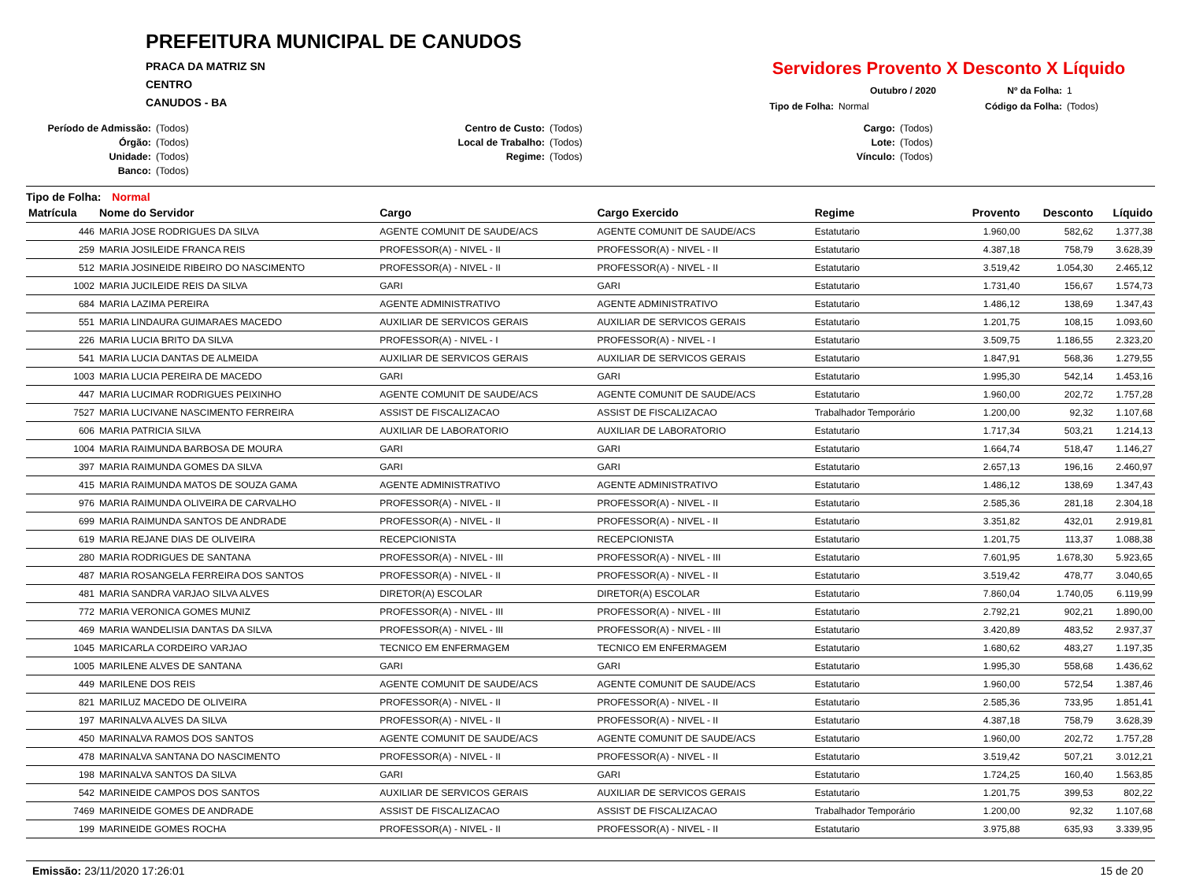PREFEITURA MUNICIPAL DE CANUDOS
PRACA DA MATRIZ SN
CENTRO
CANUDOS - BA
Servidores Provento X Desconto X Líquido
Outubro / 2020
Nº da Folha:
1
Tipo de Folha:
Normal
Código da Folha:
(Todos)
Período de Admissão:
(Todos)
Centro de Custo:
(Todos)
Cargo:
(Todos)
Órgão:
(Todos)
Local de Trabalho:
(Todos)
Lote:
(Todos)
Unidade:
(Todos)
Regime:
(Todos)
Vínculo:
(Todos)
Banco:
(Todos)
Tipo de Folha: Normal
| Matrícula | Nome do Servidor | Cargo | Cargo Exercido | Regime | Provento | Desconto | Líquido |
| --- | --- | --- | --- | --- | --- | --- | --- |
| 446 | MARIA JOSE RODRIGUES DA SILVA | AGENTE COMUNIT DE SAUDE/ACS | AGENTE COMUNIT DE SAUDE/ACS | Estatutario | 1.960,00 | 582,62 | 1.377,38 |
| 259 | MARIA JOSILEIDE FRANCA REIS | PROFESSOR(A) - NIVEL - II | PROFESSOR(A) - NIVEL - II | Estatutario | 4.387,18 | 758,79 | 3.628,39 |
| 512 | MARIA JOSINEIDE RIBEIRO DO NASCIMENTO | PROFESSOR(A) - NIVEL - II | PROFESSOR(A) - NIVEL - II | Estatutario | 3.519,42 | 1.054,30 | 2.465,12 |
| 1002 | MARIA JUCILEIDE REIS DA SILVA | GARI | GARI | Estatutario | 1.731,40 | 156,67 | 1.574,73 |
| 684 | MARIA LAZIMA PEREIRA | AGENTE ADMINISTRATIVO | AGENTE ADMINISTRATIVO | Estatutario | 1.486,12 | 138,69 | 1.347,43 |
| 551 | MARIA LINDAURA GUIMARAES MACEDO | AUXILIAR DE SERVICOS GERAIS | AUXILIAR DE SERVICOS GERAIS | Estatutario | 1.201,75 | 108,15 | 1.093,60 |
| 226 | MARIA LUCIA BRITO DA SILVA | PROFESSOR(A) - NIVEL - I | PROFESSOR(A) - NIVEL - I | Estatutario | 3.509,75 | 1.186,55 | 2.323,20 |
| 541 | MARIA LUCIA DANTAS DE ALMEIDA | AUXILIAR DE SERVICOS GERAIS | AUXILIAR DE SERVICOS GERAIS | Estatutario | 1.847,91 | 568,36 | 1.279,55 |
| 1003 | MARIA LUCIA PEREIRA DE MACEDO | GARI | GARI | Estatutario | 1.995,30 | 542,14 | 1.453,16 |
| 447 | MARIA LUCIMAR RODRIGUES PEIXINHO | AGENTE COMUNIT DE SAUDE/ACS | AGENTE COMUNIT DE SAUDE/ACS | Estatutario | 1.960,00 | 202,72 | 1.757,28 |
| 7527 | MARIA LUCIVANE NASCIMENTO FERREIRA | ASSIST DE FISCALIZACAO | ASSIST DE FISCALIZACAO | Trabalhador Temporário | 1.200,00 | 92,32 | 1.107,68 |
| 606 | MARIA PATRICIA SILVA | AUXILIAR DE LABORATORIO | AUXILIAR DE LABORATORIO | Estatutario | 1.717,34 | 503,21 | 1.214,13 |
| 1004 | MARIA RAIMUNDA BARBOSA DE MOURA | GARI | GARI | Estatutario | 1.664,74 | 518,47 | 1.146,27 |
| 397 | MARIA RAIMUNDA GOMES DA SILVA | GARI | GARI | Estatutario | 2.657,13 | 196,16 | 2.460,97 |
| 415 | MARIA RAIMUNDA MATOS DE SOUZA GAMA | AGENTE ADMINISTRATIVO | AGENTE ADMINISTRATIVO | Estatutario | 1.486,12 | 138,69 | 1.347,43 |
| 976 | MARIA RAIMUNDA OLIVEIRA DE CARVALHO | PROFESSOR(A) - NIVEL - II | PROFESSOR(A) - NIVEL - II | Estatutario | 2.585,36 | 281,18 | 2.304,18 |
| 699 | MARIA RAIMUNDA SANTOS DE ANDRADE | PROFESSOR(A) - NIVEL - II | PROFESSOR(A) - NIVEL - II | Estatutario | 3.351,82 | 432,01 | 2.919,81 |
| 619 | MARIA REJANE DIAS DE OLIVEIRA | RECEPCIONISTA | RECEPCIONISTA | Estatutario | 1.201,75 | 113,37 | 1.088,38 |
| 280 | MARIA RODRIGUES DE SANTANA | PROFESSOR(A) - NIVEL - III | PROFESSOR(A) - NIVEL - III | Estatutario | 7.601,95 | 1.678,30 | 5.923,65 |
| 487 | MARIA ROSANGELA FERREIRA DOS SANTOS | PROFESSOR(A) - NIVEL - II | PROFESSOR(A) - NIVEL - II | Estatutario | 3.519,42 | 478,77 | 3.040,65 |
| 481 | MARIA SANDRA VARJAO SILVA ALVES | DIRETOR(A) ESCOLAR | DIRETOR(A) ESCOLAR | Estatutario | 7.860,04 | 1.740,05 | 6.119,99 |
| 772 | MARIA VERONICA GOMES MUNIZ | PROFESSOR(A) - NIVEL - III | PROFESSOR(A) - NIVEL - III | Estatutario | 2.792,21 | 902,21 | 1.890,00 |
| 469 | MARIA WANDELISIA DANTAS DA SILVA | PROFESSOR(A) - NIVEL - III | PROFESSOR(A) - NIVEL - III | Estatutario | 3.420,89 | 483,52 | 2.937,37 |
| 1045 | MARICARLA CORDEIRO VARJAO | TECNICO EM ENFERMAGEM | TECNICO EM ENFERMAGEM | Estatutario | 1.680,62 | 483,27 | 1.197,35 |
| 1005 | MARILENE ALVES DE SANTANA | GARI | GARI | Estatutario | 1.995,30 | 558,68 | 1.436,62 |
| 449 | MARILENE DOS REIS | AGENTE COMUNIT DE SAUDE/ACS | AGENTE COMUNIT DE SAUDE/ACS | Estatutario | 1.960,00 | 572,54 | 1.387,46 |
| 821 | MARILUZ MACEDO DE OLIVEIRA | PROFESSOR(A) - NIVEL - II | PROFESSOR(A) - NIVEL - II | Estatutario | 2.585,36 | 733,95 | 1.851,41 |
| 197 | MARINALVA ALVES DA SILVA | PROFESSOR(A) - NIVEL - II | PROFESSOR(A) - NIVEL - II | Estatutario | 4.387,18 | 758,79 | 3.628,39 |
| 450 | MARINALVA RAMOS DOS SANTOS | AGENTE COMUNIT DE SAUDE/ACS | AGENTE COMUNIT DE SAUDE/ACS | Estatutario | 1.960,00 | 202,72 | 1.757,28 |
| 478 | MARINALVA SANTANA DO NASCIMENTO | PROFESSOR(A) - NIVEL - II | PROFESSOR(A) - NIVEL - II | Estatutario | 3.519,42 | 507,21 | 3.012,21 |
| 198 | MARINALVA SANTOS DA SILVA | GARI | GARI | Estatutario | 1.724,25 | 160,40 | 1.563,85 |
| 542 | MARINEIDE CAMPOS DOS SANTOS | AUXILIAR DE SERVICOS GERAIS | AUXILIAR DE SERVICOS GERAIS | Estatutario | 1.201,75 | 399,53 | 802,22 |
| 7469 | MARINEIDE GOMES DE ANDRADE | ASSIST DE FISCALIZACAO | ASSIST DE FISCALIZACAO | Trabalhador Temporário | 1.200,00 | 92,32 | 1.107,68 |
| 199 | MARINEIDE GOMES ROCHA | PROFESSOR(A) - NIVEL - II | PROFESSOR(A) - NIVEL - II | Estatutario | 3.975,88 | 635,93 | 3.339,95 |
Emissão: 23/11/2020 17:26:01 15 de 20